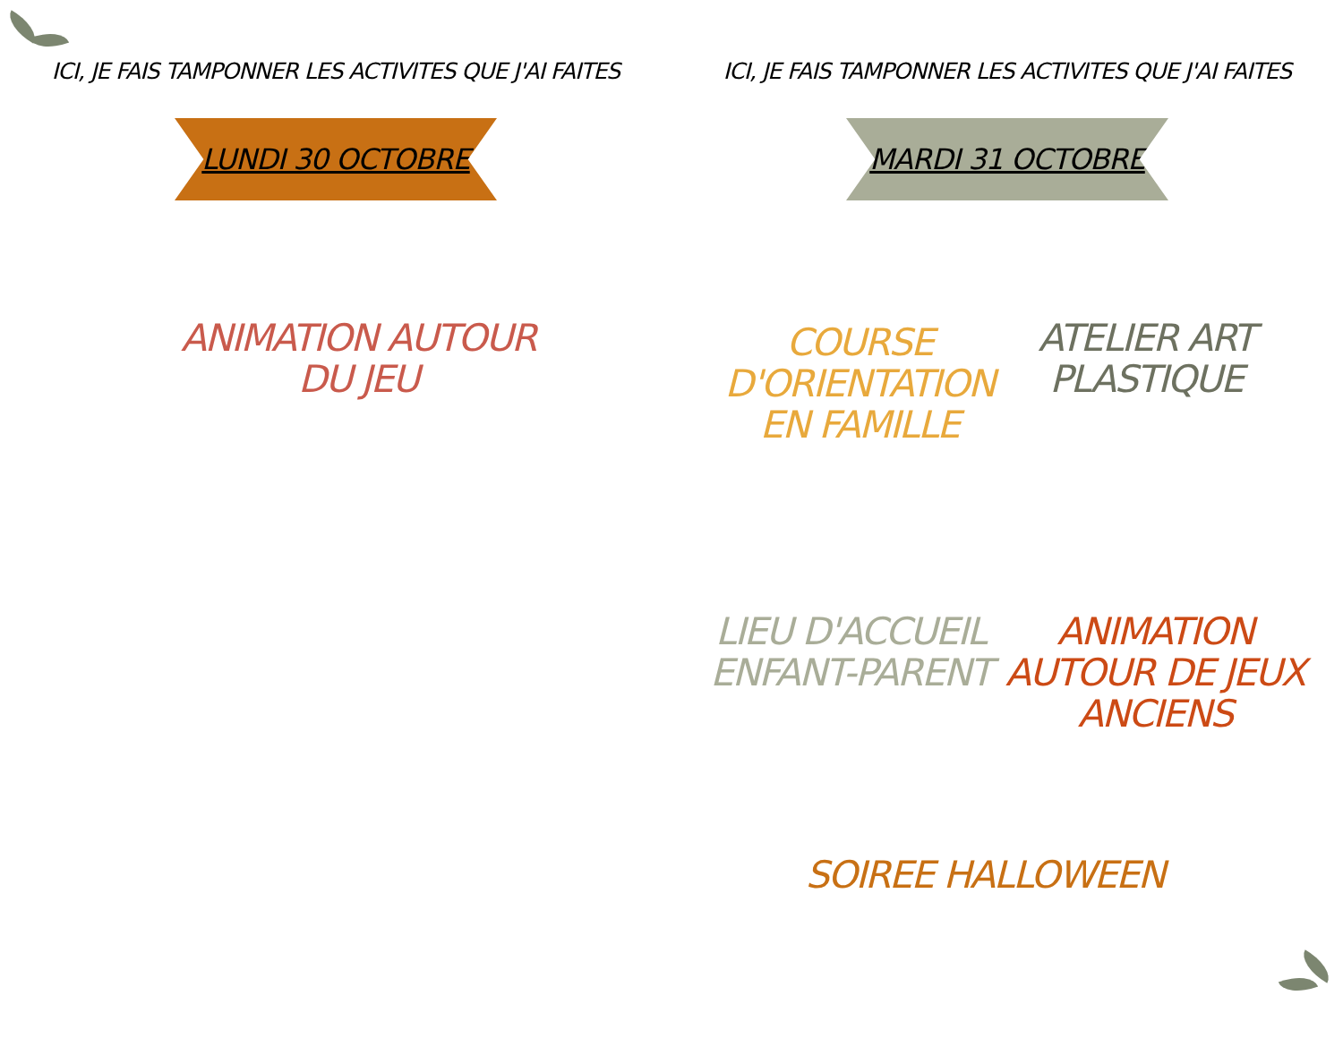ICI, JE FAIS TAMPONNER LES ACTIVITES QUE J'AI FAITES
LUNDI 30 OCTOBRE
ANIMATION AUTOUR
DU JEU
ICI, JE FAIS TAMPONNER LES ACTIVITES QUE J'AI FAITES
MARDI 31 OCTOBRE
COURSE
D'ORIENTATION
EN FAMILLE
ATELIER ART
PLASTIQUE
LIEU D'ACCUEIL
ENFANT-PARENT
ANIMATION
AUTOUR DE JEUX
ANCIENS
SOIREE HALLOWEEN